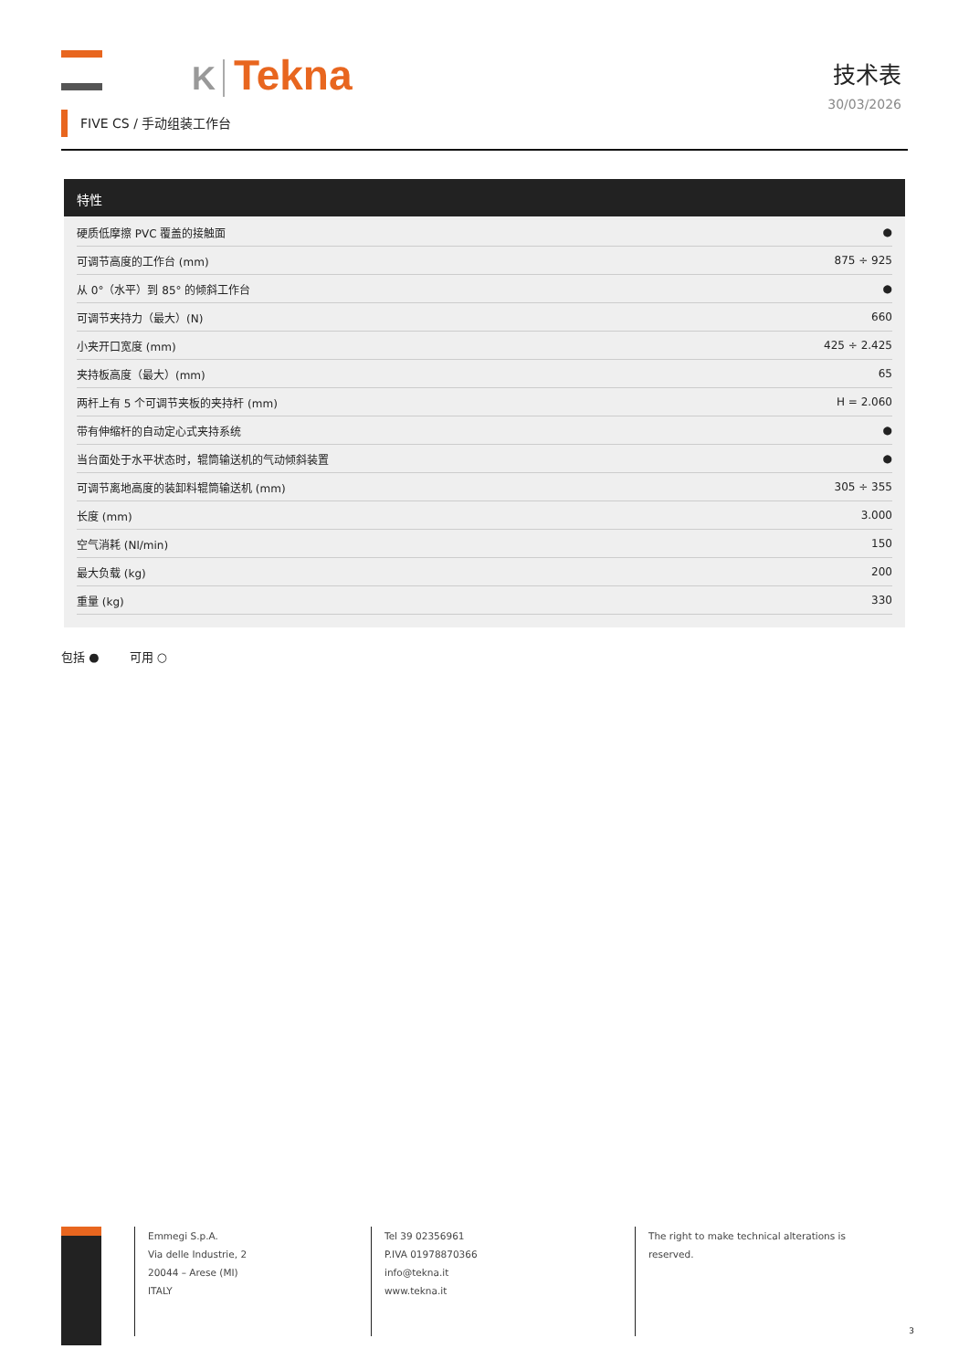K Tekna
技术表
30/03/2026
FIVE CS / 手动组装工作台
特性
| 硬质低摩擦 PVC 覆盖的接触面 | ● |
| 可调节高度的工作台 (mm) | 875 ÷ 925 |
| 从 0°（水平）到 85° 的倾斜工作台 | ● |
| 可调节夹持力（最大）(N) | 660 |
| 小夹开口宽度 (mm) | 425 ÷ 2.425 |
| 夹持板高度（最大）(mm) | 65 |
| 两杆上有 5 个可调节夹板的夹持杆 (mm) | H = 2.060 |
| 带有伸缩杆的自动定心式夹持系统 | ● |
| 当台面处于水平状态时，辊筒输送机的气动倾斜装置 | ● |
| 可调节离地高度的装卸料辊筒输送机 (mm) | 305 ÷ 355 |
| 长度 (mm) | 3.000 |
| 空气消耗 (Nl/min) | 150 |
| 最大负载 (kg) | 200 |
| 重量 (kg) | 330 |
包括 ● 可用 ○
Emmegi S.p.A.
Via delle Industrie, 2
20044 – Arese (MI)
ITALY
Tel 39 02356961
P.IVA 01978870366
info@tekna.it
www.tekna.it
The right to make technical alterations is reserved.
3